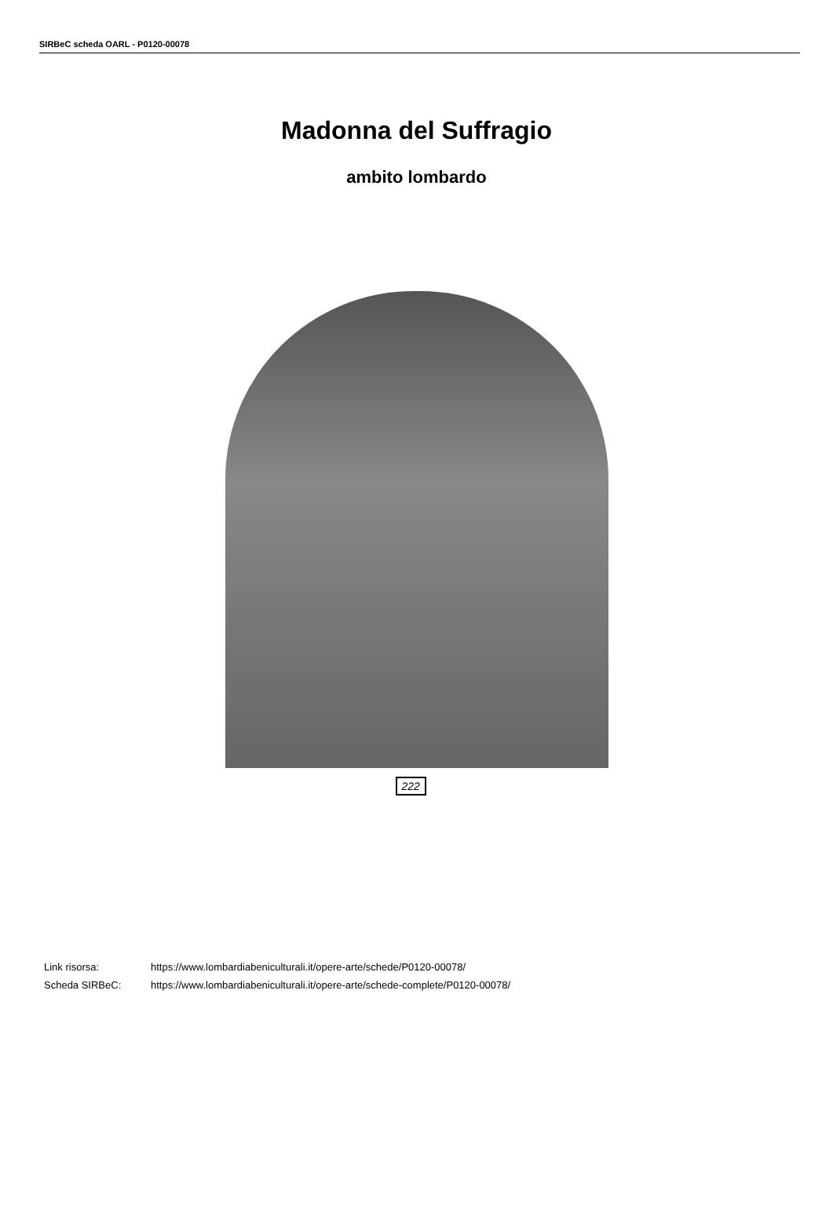SIRBeC scheda OARL - P0120-00078
Madonna del Suffragio
ambito lombardo
222
| Link risorsa: | https://www.lombardiabeniculturali.it/opere-arte/schede/P0120-00078/ |
| Scheda SIRBeC: | https://www.lombardiabeniculturali.it/opere-arte/schede-complete/P0120-00078/ |